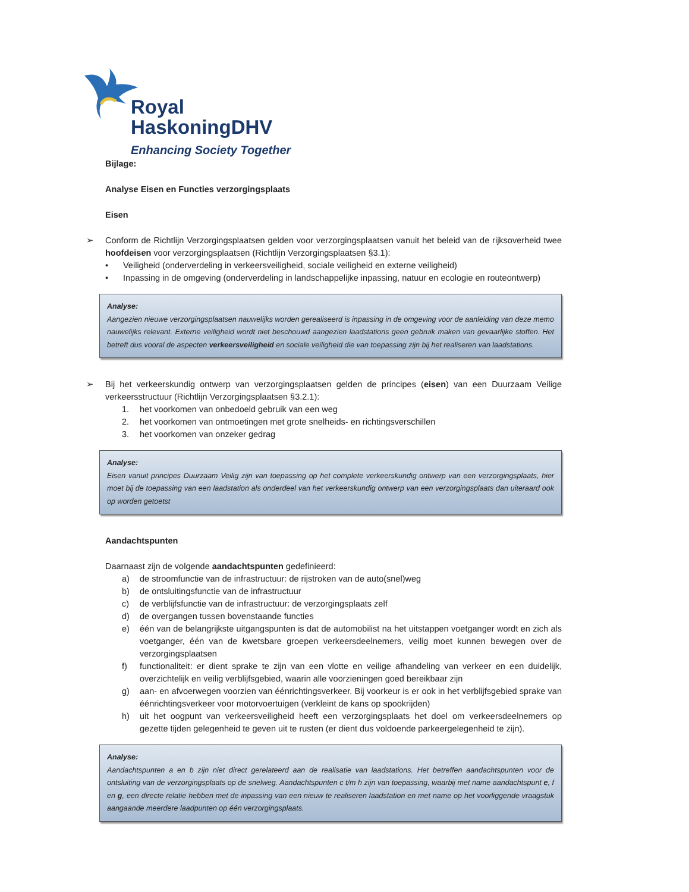Royal
HaskoningDHV
Enhancing Society Together
Bijlage:
Analyse Eisen en Functies verzorgingsplaats
Eisen
➢ Conform de Richtlijn Verzorgingsplaatsen gelden voor verzorgingsplaatsen vanuit het beleid van de rijksoverheid twee hoofdeisen voor verzorgingsplaatsen (Richtlijn Verzorgingsplaatsen §3.1):
• Veiligheid (onderverdeling in verkeersveiligheid, sociale veiligheid en externe veiligheid)
• Inpassing in de omgeving (onderverdeling in landschappelijke inpassing, natuur en ecologie en routeontwerp)
Analyse:
Aangezien nieuwe verzorgingsplaatsen nauwelijks worden gerealiseerd is inpassing in de omgeving voor de aanleiding van deze memo nauwelijks relevant. Externe veiligheid wordt niet beschouwd aangezien laadstations geen gebruik maken van gevaarlijke stoffen. Het betreft dus vooral de aspecten verkeersveiligheid en sociale veiligheid die van toepassing zijn bij het realiseren van laadstations.
➢ Bij het verkeerskundig ontwerp van verzorgingsplaatsen gelden de principes (eisen) van een Duurzaam Veilige verkeersstructuur (Richtlijn Verzorgingsplaatsen §3.2.1):
1. het voorkomen van onbedoeld gebruik van een weg
2. het voorkomen van ontmoetingen met grote snelheids- en richtingsverschillen
3. het voorkomen van onzeker gedrag
Analyse:
Eisen vanuit principes Duurzaam Veilig zijn van toepassing op het complete verkeerskundig ontwerp van een verzorgingsplaats, hier moet bij de toepassing van een laadstation als onderdeel van het verkeerskundig ontwerp van een verzorgingsplaats dan uiteraard ook op worden getoetst
Aandachtspunten
Daarnaast zijn de volgende aandachtspunten gedefinieerd:
a) de stroomfunctie van de infrastructuur: de rijstroken van de auto(snel)weg
b) de ontsluitingsfunctie van de infrastructuur
c) de verblijfsfunctie van de infrastructuur: de verzorgingsplaats zelf
d) de overgangen tussen bovenstaande functies
e) één van de belangrijkste uitgangspunten is dat de automobilist na het uitstappen voetganger wordt en zich als voetganger, één van de kwetsbare groepen verkeersdeelnemers, veilig moet kunnen bewegen over de verzorgingsplaatsen
f) functionaliteit: er dient sprake te zijn van een vlotte en veilige afhandeling van verkeer en een duidelijk, overzichtelijk en veilig verblijfsgebied, waarin alle voorzieningen goed bereikbaar zijn
g) aan- en afvoerwegen voorzien van éénrichtingsverkeer. Bij voorkeur is er ook in het verblijfsgebied sprake van éénrichtingsverkeer voor motorvoertuigen (verkleint de kans op spookrijden)
h) uit het oogpunt van verkeersveiligheid heeft een verzorgingsplaats het doel om verkeersdeelnemers op gezette tijden gelegenheid te geven uit te rusten (er dient dus voldoende parkeergelegenheid te zijn).
Analyse:
Aandachtspunten a en b zijn niet direct gerelateerd aan de realisatie van laadstations. Het betreffen aandachtspunten voor de ontsluiting van de verzorgingsplaats op de snelweg. Aandachtspunten c t/m h zijn van toepassing, waarbij met name aandachtspunt e, f en g, een directe relatie hebben met de inpassing van een nieuw te realiseren laadstation en met name op het voorliggende vraagstuk aangaande meerdere laadpunten op één verzorgingsplaats.